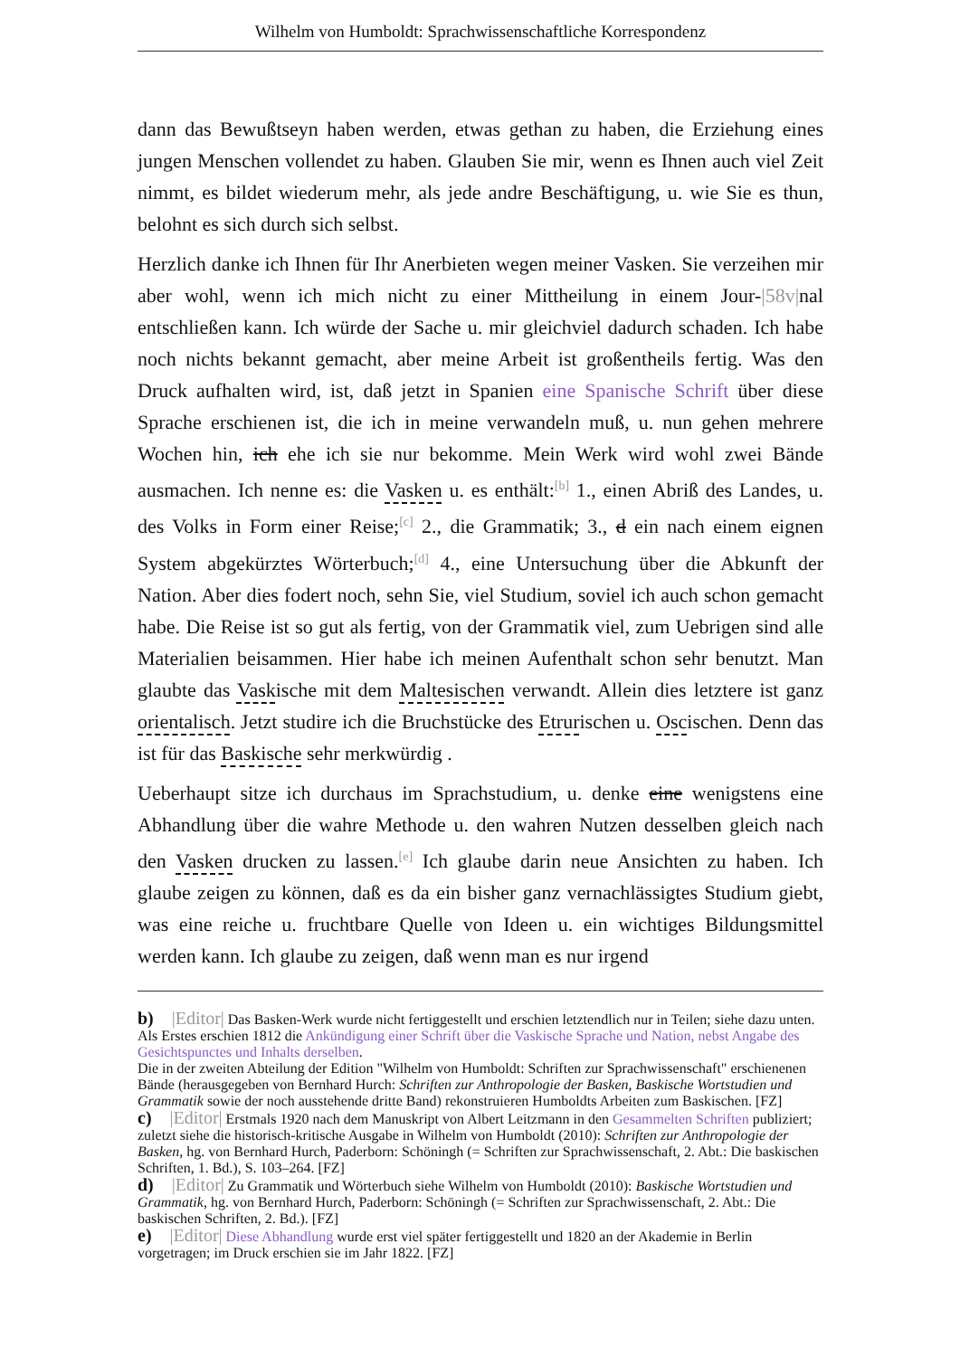Wilhelm von Humboldt: Sprachwissenschaftliche Korrespondenz
dann das Bewußtseyn haben werden, etwas gethan zu haben, die Erziehung eines jungen Menschen vollendet zu haben. Glauben Sie mir, wenn es Ihnen auch viel Zeit nimmt, es bildet wiederum mehr, als jede andre Beschäftigung, u. wie Sie es thun, belohnt es sich durch sich selbst.
Herzlich danke ich Ihnen für Ihr Anerbieten wegen meiner Vasken. Sie verzeihen mir aber wohl, wenn ich mich nicht zu einer Mittheilung in einem Jour-|58v|nal entschließen kann. Ich würde der Sache u. mir gleichviel dadurch schaden. Ich habe noch nichts bekannt gemacht, aber meine Arbeit ist großentheils fertig. Was den Druck aufhalten wird, ist, daß jetzt in Spanien eine Spanische Schrift über diese Sprache erschienen ist, die ich in meine verwandeln muß, u. nun gehen mehrere Wochen hin, ich ehe ich sie nur bekomme. Mein Werk wird wohl zwei Bände ausmachen. Ich nenne es: die Vasken u. es enthält:<sup>[b]</sup> 1., einen Abriß des Landes, u. des Volks in Form einer Reise;<sup>[c]</sup> 2., die Grammatik; 3., d ein nach einem eignen System abgekürztes Wörterbuch;<sup>[d]</sup> 4., eine Untersuchung über die Abkunft der Nation. Aber dies fodert noch, sehn Sie, viel Studium, soviel ich auch schon gemacht habe. Die Reise ist so gut als fertig, von der Grammatik viel, zum Uebrigen sind alle Materialien beisammen. Hier habe ich meinen Aufenthalt schon sehr benutzt. Man glaubte das Vaskische mit dem Maltesischen verwandt. Allein dies letztere ist ganz orientalisch. Jetzt studire ich die Bruchstücke des Etrurischen u. Oscischen. Denn das ist für das Baskische sehr merkwürdig .
Ueberhaupt sitze ich durchaus im Sprachstudium, u. denke eine wenigstens eine Abhandlung über die wahre Methode u. den wahren Nutzen desselben gleich nach den Vasken drucken zu lassen.<sup>[e]</sup> Ich glaube darin neue Ansichten zu haben. Ich glaube zeigen zu können, daß es da ein bisher ganz vernachlässigtes Studium giebt, was eine reiche u. fruchtbare Quelle von Ideen u. ein wichtiges Bildungsmittel werden kann. Ich glaube zu zeigen, daß wenn man es nur irgend
b) |Editor| Das Basken-Werk wurde nicht fertiggestellt und erschien letztendlich nur in Teilen; siehe dazu unten. Als Erstes erschien 1812 die Ankündigung einer Schrift über die Vaskische Sprache und Nation, nebst Angabe des Gesichtspunctes und Inhalts derselben.
Die in der zweiten Abteilung der Edition "Wilhelm von Humboldt: Schriften zur Sprachwissenschaft" erschienenen Bände (herausgegeben von Bernhard Hurch: Schriften zur Anthropologie der Basken, Baskische Wortstudien und Grammatik sowie der noch ausstehende dritte Band) rekonstruieren Humboldts Arbeiten zum Baskischen. [FZ]
c) |Editor| Erstmals 1920 nach dem Manuskript von Albert Leitzmann in den Gesammelten Schriften publiziert; zuletzt siehe die historisch-kritische Ausgabe in Wilhelm von Humboldt (2010): Schriften zur Anthropologie der Basken, hg. von Bernhard Hurch, Paderborn: Schöningh (= Schriften zur Sprachwissenschaft, 2. Abt.: Die baskischen Schriften, 1. Bd.), S. 103–264. [FZ]
d) |Editor| Zu Grammatik und Wörterbuch siehe Wilhelm von Humboldt (2010): Baskische Wortstudien und Grammatik, hg. von Bernhard Hurch, Paderborn: Schöningh (= Schriften zur Sprachwissenschaft, 2. Abt.: Die baskischen Schriften, 2. Bd.). [FZ]
e) |Editor| Diese Abhandlung wurde erst viel später fertiggestellt und 1820 an der Akademie in Berlin vorgetragen; im Druck erschien sie im Jahr 1822. [FZ]